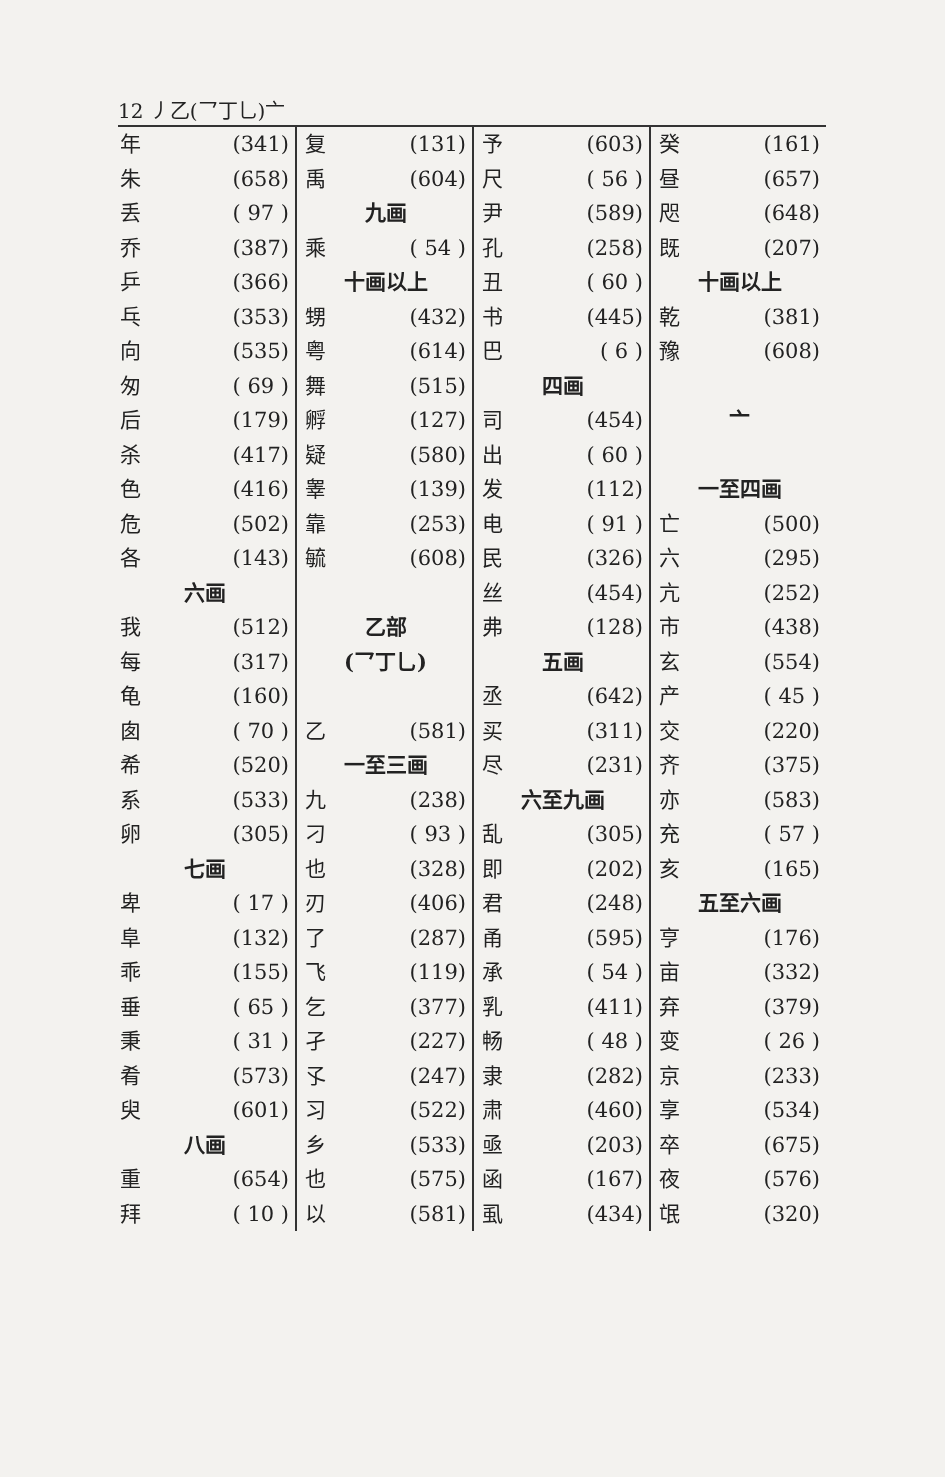12 丿乙(乛丁乚)亠
年 (341)
朱 (658)
丢 ( 97 )
乔 (387)
乒 (366)
乓 (353)
向 (535)
匆 ( 69 )
后 (179)
杀 (417)
色 (416)
危 (502)
各 (143)
六画
我 (512)
每 (317)
龟 (160)
囱 ( 70 )
希 (520)
系 (533)
卵 (305)
七画
卑 ( 17 )
阜 (132)
乖 (155)
垂 ( 65 )
秉 ( 31 )
肴 (573)
臾 (601)
八画
重 (654)
拜 ( 10 )
复 (131)
禹 (604)
九画
乘 ( 54 )
十画以上
甥 (432)
粤 (614)
舞 (515)
孵 (127)
疑 (580)
睾 (139)
靠 (253)
毓 (608)
乙部
(乛丁乚)
乙 (581)
一至三画
九 (238)
刁 ( 93 )
也 (328)
刃 (406)
了 (287)
飞 (119)
乞 (377)
孑 (227)
孓 (247)
习 (522)
乡 (533)
也 (575)
以 (581)
予 (603)
尺 ( 56 )
尹 (589)
孔 (258)
丑 ( 60 )
书 (445)
巴 ( 6 )
四画
司 (454)
出 ( 60 )
发 (112)
电 ( 91 )
民 (326)
丝 (454)
弗 (128)
五画
丞 (642)
买 (311)
尽 (231)
六至九画
乱 (305)
即 (202)
君 (248)
甬 (595)
承 ( 54 )
乳 (411)
畅 ( 48 )
隶 (282)
肃 (460)
亟 (203)
函 (167)
虱 (434)
癸 (161)
昼 (657)
咫 (648)
既 (207)
十画以上
乾 (381)
豫 (608)
亠
一至四画
亡 (500)
六 (295)
亢 (252)
市 (438)
玄 (554)
产 ( 45 )
交 (220)
齐 (375)
亦 (583)
充 ( 57 )
亥 (165)
五至六画
亨 (176)
亩 (332)
弃 (379)
变 ( 26 )
京 (233)
享 (534)
卒 (675)
夜 (576)
氓 (320)